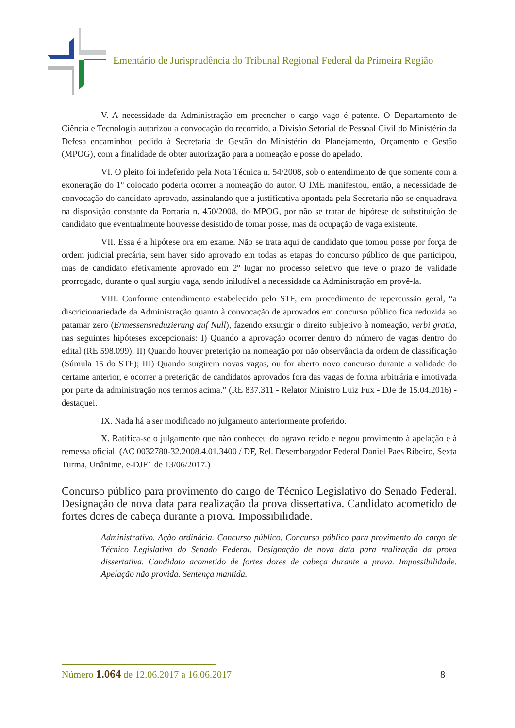Ementário de Jurisprudência do Tribunal Regional Federal da Primeira Região
V. A necessidade da Administração em preencher o cargo vago é patente. O Departamento de Ciência e Tecnologia autorizou a convocação do recorrido, a Divisão Setorial de Pessoal Civil do Ministério da Defesa encaminhou pedido à Secretaria de Gestão do Ministério do Planejamento, Orçamento e Gestão (MPOG), com a finalidade de obter autorização para a nomeação e posse do apelado.
VI. O pleito foi indeferido pela Nota Técnica n. 54/2008, sob o entendimento de que somente com a exoneração do 1º colocado poderia ocorrer a nomeação do autor. O IME manifestou, então, a necessidade de convocação do candidato aprovado, assinalando que a justificativa apontada pela Secretaria não se enquadrava na disposição constante da Portaria n. 450/2008, do MPOG, por não se tratar de hipótese de substituição de candidato que eventualmente houvesse desistido de tomar posse, mas da ocupação de vaga existente.
VII. Essa é a hipótese ora em exame. Não se trata aqui de candidato que tomou posse por força de ordem judicial precária, sem haver sido aprovado em todas as etapas do concurso público de que participou, mas de candidato efetivamente aprovado em 2º lugar no processo seletivo que teve o prazo de validade prorrogado, durante o qual surgiu vaga, sendo iniludível a necessidade da Administração em provê-la.
VIII. Conforme entendimento estabelecido pelo STF, em procedimento de repercussão geral, “a discricionariedade da Administração quanto à convocação de aprovados em concurso público fica reduzida ao patamar zero (Ermessensreduzierung auf Null), fazendo exsurgir o direito subjetivo à nomeação, verbi gratia, nas seguintes hipóteses excepcionais: I) Quando a aprovação ocorrer dentro do número de vagas dentro do edital (RE 598.099); II) Quando houver preterição na nomeação por não observância da ordem de classificação (Súmula 15 do STF); III) Quando surgirem novas vagas, ou for aberto novo concurso durante a validade do certame anterior, e ocorrer a preterição de candidatos aprovados fora das vagas de forma arbitrária e imotivada por parte da administração nos termos acima.” (RE 837.311 - Relator Ministro Luiz Fux - DJe de 15.04.2016) - destaquei.
IX. Nada há a ser modificado no julgamento anteriormente proferido.
X. Ratifica-se o julgamento que não conheceu do agravo retido e negou provimento à apelação e à remessa oficial. (AC 0032780-32.2008.4.01.3400 / DF, Rel. Desembargador Federal Daniel Paes Ribeiro, Sexta Turma, Unânime, e-DJF1 de 13/06/2017.)
Concurso público para provimento do cargo de Técnico Legislativo do Senado Federal. Designação de nova data para realização da prova dissertativa. Candidato acometido de fortes dores de cabeça durante a prova. Impossibilidade.
Administrativo. Ação ordinária. Concurso público. Concurso público para provimento do cargo de Técnico Legislativo do Senado Federal. Designação de nova data para realização da prova dissertativa. Candidato acometido de fortes dores de cabeça durante a prova. Impossibilidade. Apelação não provida. Sentença mantida.
Número 1.064 de 12.06.2017 a 16.06.2017
8